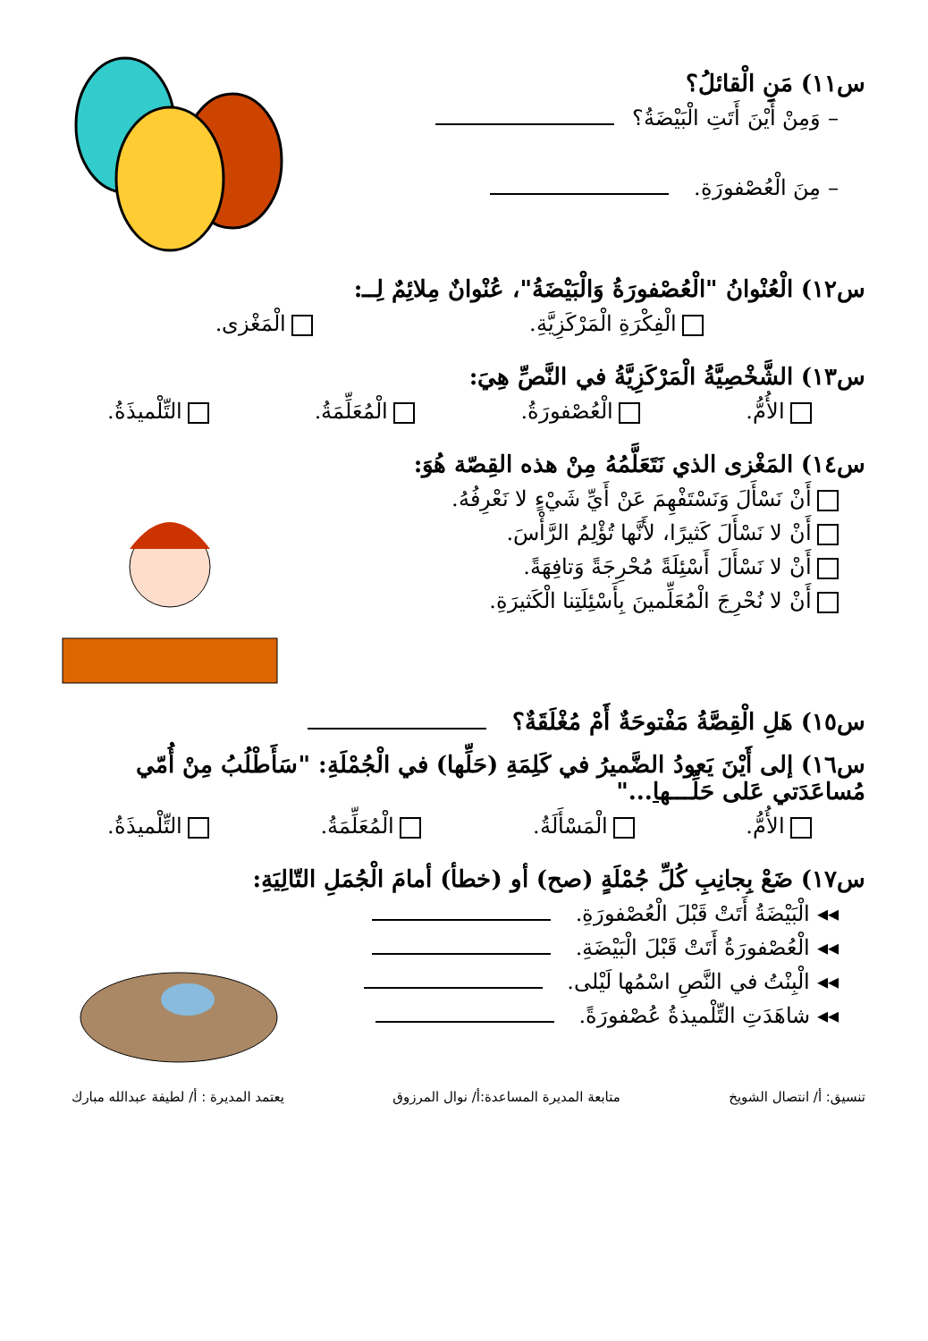س١١) مَنِ الْقائلُ؟
– وَمِنْ أَيْنَ أَتَتِ الْبَيْضَةُ؟
– مِنَ الْعُصْفورَةِ.
س١٢) الْعُنْوانُ "الْعُصْفورَةُ وَالْبَيْضَةُ"، عُنْوانٌ مِلائِمٌ لِــ:
الْفِكْرَةِ الْمَرْكَزِيَّةِ. الْمَغْزى.
س١٣) الشَّخْصِيَّةُ الْمَرْكَزِيَّةُ في النَّصِّ هِيَ:
الأُمُّ. الْعُصْفورَةُ. الْمُعَلِّمَةُ. التِّلْميذَةُ.
س١٤) المَغْزى الذي نَتَعَلَّمُهُ مِنْ هذه القِصّة هُوَ:
أَنْ نَسْأَلَ وَنَسْتَفْهِمَ عَنْ أَيِّ شَيْءٍ لا نَعْرِفُهُ.
أَنْ لا نَسْأَلَ كَثيرًا، لأَنَّها تُؤْلِمُ الرَّأْسَ.
أَنْ لا نَسْأَلَ أَسْئِلَةً مُحْرِجَةً وَتافِهَةً.
أَنْ لا نُحْرِجَ الْمُعَلِّمينَ بِأَسْئِلَتِنا الْكَثيرَةِ.
س١٥) هَلِ الْقِصَّةُ مَفْتوحَةٌ أَمْ مُغْلَقَةٌ؟
س١٦) إلى أَيْنَ يَعودُ الضَّميرُ في كَلِمَةِ (حَلِّها) في الْجُمْلَةِ: "سَأَطْلُبُ مِنْ أُمّي مُساعَدَتي عَلى حَلِّـــها..."
الأُمُّ. الْمَسْأَلَةُ. الْمُعَلِّمَةُ. التِّلْميذَةُ.
س١٧) ضَعْ بِجانِبِ كُلِّ جُمْلَةٍ (صح) أو (خطأ) أمامَ الْجُمَلِ التّالِيَةِ:
◂◂ الْبَيْضَةُ أَتَتْ قَبْلَ الْعُصْفورَةِ.
◂◂ الْعُصْفورَةُ أَتَتْ قَبْلَ الْبَيْضَةِ.
◂◂ الْبِنْتُ في النَّصِ اسْمُها لَيْلى.
◂◂ شاهَدَتِ التِّلْميذةُ عُصْفورَةً.
تنسيق: أ/ انتصال الشويخ متابعة المديرة المساعدة:أ/ نوال المرزوق يعتمد المديرة : أ/ لطيفة عبدالله مبارك